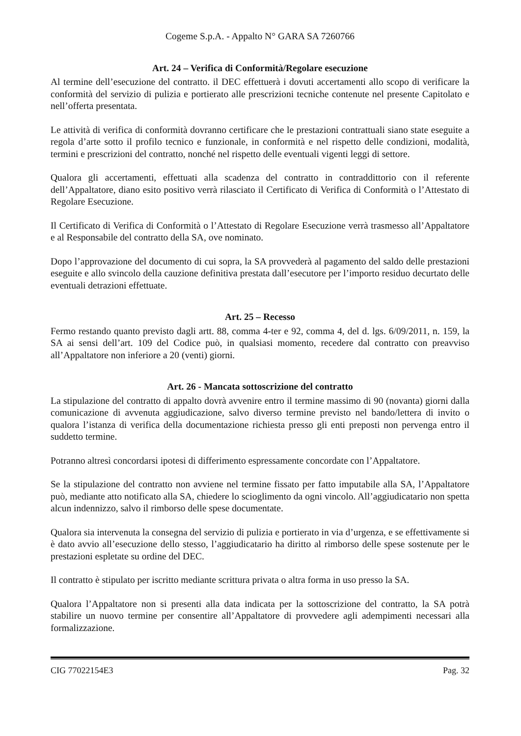Cogeme S.p.A. - Appalto N° GARA SA 7260766
Art. 24 – Verifica di Conformità/Regolare esecuzione
Al termine dell’esecuzione del contratto. il DEC effettuerà i dovuti accertamenti allo scopo di verificare la conformità del servizio di pulizia e portierato alle prescrizioni tecniche contenute nel presente Capitolato e nell’offerta presentata.
Le attività di verifica di conformità dovranno certificare che le prestazioni contrattuali siano state eseguite a regola d’arte sotto il profilo tecnico e funzionale, in conformità e nel rispetto delle condizioni, modalità, termini e prescrizioni del contratto, nonché nel rispetto delle eventuali vigenti leggi di settore.
Qualora gli accertamenti, effettuati alla scadenza del contratto in contraddittorio con il referente dell’Appaltatore, diano esito positivo verrà rilasciato il Certificato di Verifica di Conformità o l’Attestato di Regolare Esecuzione.
Il Certificato di Verifica di Conformità o l’Attestato di Regolare Esecuzione verrà trasmesso all’Appaltatore e al Responsabile del contratto della SA, ove nominato.
Dopo l’approvazione del documento di cui sopra, la SA provvederà al pagamento del saldo delle prestazioni eseguite e allo svincolo della cauzione definitiva prestata dall’esecutore per l’importo residuo decurtato delle eventuali detrazioni effettuate.
Art. 25 – Recesso
Fermo restando quanto previsto dagli artt. 88, comma 4-ter e 92, comma 4, del d. lgs. 6/09/2011, n. 159, la SA ai sensi dell’art. 109 del Codice può, in qualsiasi momento, recedere dal contratto con preavviso all’Appaltatore non inferiore a 20 (venti) giorni.
Art. 26 - Mancata sottoscrizione del contratto
La stipulazione del contratto di appalto dovrà avvenire entro il termine massimo di 90 (novanta) giorni dalla comunicazione di avvenuta aggiudicazione, salvo diverso termine previsto nel bando/lettera di invito o qualora l’istanza di verifica della documentazione richiesta presso gli enti preposti non pervenga entro il suddetto termine.
Potranno altresì concordarsi ipotesi di differimento espressamente concordate con l’Appaltatore.
Se la stipulazione del contratto non avviene nel termine fissato per fatto imputabile alla SA, l’Appaltatore può, mediante atto notificato alla SA, chiedere lo scioglimento da ogni vincolo. All’aggiudicatario non spetta alcun indennizzo, salvo il rimborso delle spese documentate.
Qualora sia intervenuta la consegna del servizio di pulizia e portierato in via d’urgenza, e se effettivamente si è dato avvio all’esecuzione dello stesso, l’aggiudicatario ha diritto al rimborso delle spese sostenute per le prestazioni espletate su ordine del DEC.
Il contratto è stipulato per iscritto mediante scrittura privata o altra forma in uso presso la SA.
Qualora l’Appaltatore non si presenti alla data indicata per la sottoscrizione del contratto, la SA potrà stabilire un nuovo termine per consentire all’Appaltatore di provvedere agli adempimenti necessari alla formalizzazione.
CIG 77022154E3 Pag. 32